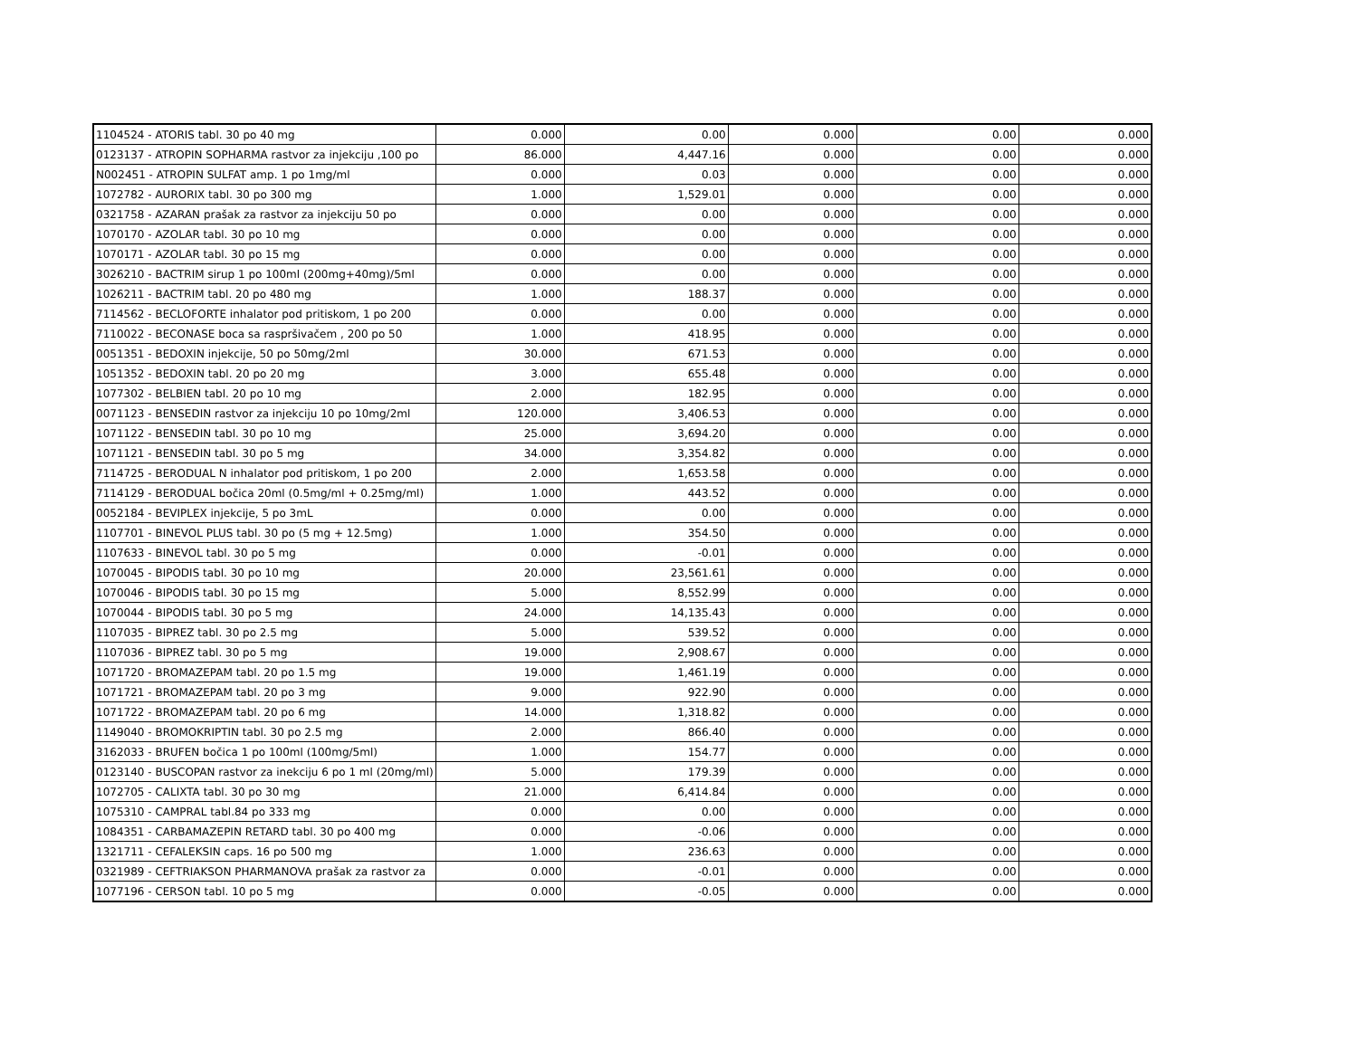| 1104524 - ATORIS tabl. 30 po 40 mg | 0.000 | 0.00 | 0.000 | 0.00 | 0.000 |
| 0123137 - ATROPIN SOPHARMA rastvor za injekciju ,100 po | 86.000 | 4,447.16 | 0.000 | 0.00 | 0.000 |
| N002451 - ATROPIN SULFAT amp. 1 po 1mg/ml | 0.000 | 0.03 | 0.000 | 0.00 | 0.000 |
| 1072782 - AURORIX tabl. 30 po 300 mg | 1.000 | 1,529.01 | 0.000 | 0.00 | 0.000 |
| 0321758 - AZARAN prašak za rastvor za injekciju 50 po | 0.000 | 0.00 | 0.000 | 0.00 | 0.000 |
| 1070170 - AZOLAR tabl. 30 po 10 mg | 0.000 | 0.00 | 0.000 | 0.00 | 0.000 |
| 1070171 - AZOLAR tabl. 30 po 15 mg | 0.000 | 0.00 | 0.000 | 0.00 | 0.000 |
| 3026210 - BACTRIM sirup 1 po 100ml (200mg+40mg)/5ml | 0.000 | 0.00 | 0.000 | 0.00 | 0.000 |
| 1026211 - BACTRIM tabl. 20 po 480 mg | 1.000 | 188.37 | 0.000 | 0.00 | 0.000 |
| 7114562 - BECLOFORTE inhalator pod pritiskom, 1 po 200 | 0.000 | 0.00 | 0.000 | 0.00 | 0.000 |
| 7110022 - BECONASE boca sa raspršivačem , 200 po 50 | 1.000 | 418.95 | 0.000 | 0.00 | 0.000 |
| 0051351 - BEDOXIN injekcije, 50 po 50mg/2ml | 30.000 | 671.53 | 0.000 | 0.00 | 0.000 |
| 1051352 - BEDOXIN tabl. 20 po 20 mg | 3.000 | 655.48 | 0.000 | 0.00 | 0.000 |
| 1077302 - BELBIEN tabl. 20 po 10 mg | 2.000 | 182.95 | 0.000 | 0.00 | 0.000 |
| 0071123 - BENSEDIN rastvor za injekciju 10 po 10mg/2ml | 120.000 | 3,406.53 | 0.000 | 0.00 | 0.000 |
| 1071122 - BENSEDIN tabl. 30 po 10 mg | 25.000 | 3,694.20 | 0.000 | 0.00 | 0.000 |
| 1071121 - BENSEDIN tabl. 30 po 5 mg | 34.000 | 3,354.82 | 0.000 | 0.00 | 0.000 |
| 7114725 - BERODUAL N inhalator pod pritiskom, 1 po 200 | 2.000 | 1,653.58 | 0.000 | 0.00 | 0.000 |
| 7114129 - BERODUAL bočica 20ml (0.5mg/ml + 0.25mg/ml) | 1.000 | 443.52 | 0.000 | 0.00 | 0.000 |
| 0052184 - BEVIPLEX injekcije, 5 po 3mL | 0.000 | 0.00 | 0.000 | 0.00 | 0.000 |
| 1107701 - BINEVOL PLUS tabl. 30 po (5 mg + 12.5mg) | 1.000 | 354.50 | 0.000 | 0.00 | 0.000 |
| 1107633 - BINEVOL tabl. 30 po 5 mg | 0.000 | -0.01 | 0.000 | 0.00 | 0.000 |
| 1070045 - BIPODIS tabl. 30 po 10 mg | 20.000 | 23,561.61 | 0.000 | 0.00 | 0.000 |
| 1070046 - BIPODIS tabl. 30 po 15 mg | 5.000 | 8,552.99 | 0.000 | 0.00 | 0.000 |
| 1070044 - BIPODIS tabl. 30 po 5 mg | 24.000 | 14,135.43 | 0.000 | 0.00 | 0.000 |
| 1107035 - BIPREZ tabl. 30 po 2.5 mg | 5.000 | 539.52 | 0.000 | 0.00 | 0.000 |
| 1107036 - BIPREZ tabl. 30 po 5 mg | 19.000 | 2,908.67 | 0.000 | 0.00 | 0.000 |
| 1071720 - BROMAZEPAM tabl. 20 po 1.5 mg | 19.000 | 1,461.19 | 0.000 | 0.00 | 0.000 |
| 1071721 - BROMAZEPAM tabl. 20 po 3 mg | 9.000 | 922.90 | 0.000 | 0.00 | 0.000 |
| 1071722 - BROMAZEPAM tabl. 20 po 6 mg | 14.000 | 1,318.82 | 0.000 | 0.00 | 0.000 |
| 1149040 - BROMOKRIPTIN tabl. 30 po 2.5 mg | 2.000 | 866.40 | 0.000 | 0.00 | 0.000 |
| 3162033 - BRUFEN bočica 1 po 100ml (100mg/5ml) | 1.000 | 154.77 | 0.000 | 0.00 | 0.000 |
| 0123140 - BUSCOPAN rastvor za inekciju 6 po 1 ml (20mg/ml) | 5.000 | 179.39 | 0.000 | 0.00 | 0.000 |
| 1072705 - CALIXTA tabl. 30 po 30 mg | 21.000 | 6,414.84 | 0.000 | 0.00 | 0.000 |
| 1075310 - CAMPRAL tabl.84 po 333 mg | 0.000 | 0.00 | 0.000 | 0.00 | 0.000 |
| 1084351 - CARBAMAZEPIN RETARD tabl. 30 po 400 mg | 0.000 | -0.06 | 0.000 | 0.00 | 0.000 |
| 1321711 - CEFALEKSIN caps. 16 po 500 mg | 1.000 | 236.63 | 0.000 | 0.00 | 0.000 |
| 0321989 - CEFTRIAKSON PHARMANOVA prašak za rastvor za | 0.000 | -0.01 | 0.000 | 0.00 | 0.000 |
| 1077196 - CERSON tabl. 10 po 5 mg | 0.000 | -0.05 | 0.000 | 0.00 | 0.000 |